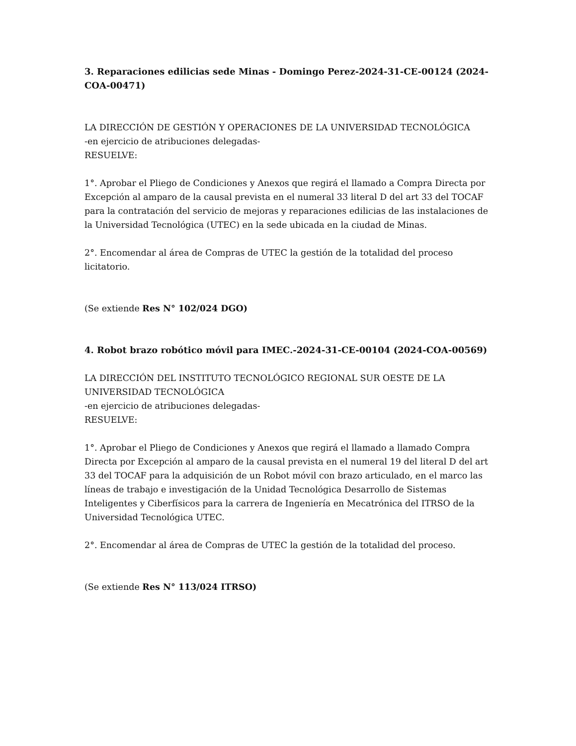3. Reparaciones edilicias sede Minas - Domingo Perez-2024-31-CE-00124 (2024-COA-00471)
LA DIRECCIÓN DE GESTIÓN Y OPERACIONES DE LA UNIVERSIDAD TECNOLÓGICA
-en ejercicio de atribuciones delegadas-
RESUELVE:
1°. Aprobar el Pliego de Condiciones y Anexos que regirá el llamado a Compra Directa por Excepción al amparo de la causal prevista en el numeral 33 literal D del art 33 del TOCAF para la contratación del servicio de mejoras y reparaciones edilicias de las instalaciones de la Universidad Tecnológica (UTEC) en la sede ubicada en la ciudad de Minas.
2°. Encomendar al área de Compras de UTEC la gestión de la totalidad del proceso licitatorio.
(Se extiende Res N° 102/024 DGO)
4. Robot brazo robótico móvil para IMEC.-2024-31-CE-00104 (2024-COA-00569)
LA DIRECCIÓN DEL INSTITUTO TECNOLÓGICO REGIONAL SUR OESTE DE LA UNIVERSIDAD TECNOLÓGICA
-en ejercicio de atribuciones delegadas-
RESUELVE:
1°. Aprobar el Pliego de Condiciones y Anexos que regirá el llamado a llamado Compra Directa por Excepción al amparo de la causal prevista en el numeral 19 del literal D del art 33 del TOCAF para la adquisición de un Robot móvil con brazo articulado, en el marco las líneas de trabajo e investigación de la Unidad Tecnológica Desarrollo de Sistemas Inteligentes y Ciberfísicos para la carrera de Ingeniería en Mecatrónica del ITRSO de la Universidad Tecnológica UTEC.
2°. Encomendar al área de Compras de UTEC la gestión de la totalidad del proceso.
(Se extiende Res N° 113/024 ITRSO)